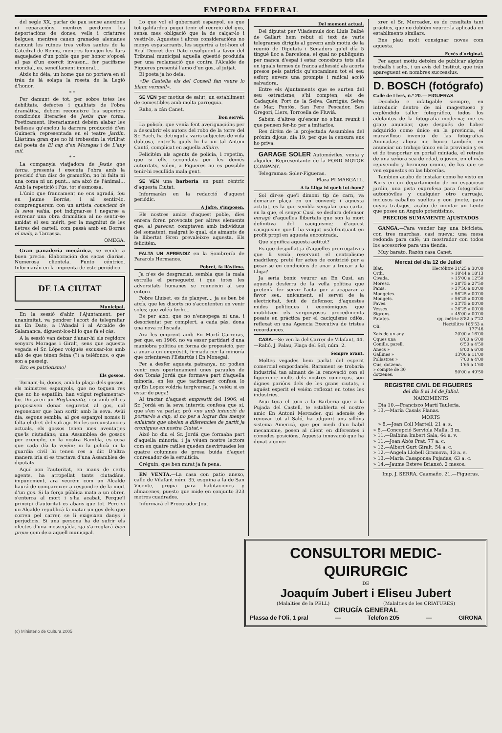EMPORDA FEDERAL
del segle XX, parlar de pau sense anexions ni reparacións, mentres perduren les deportacións de dones, vells i criatures belgues, mentres cauen granades alemanes damunt les ruines tres voltes santes de la Catedral de Reims, mentres fumejen les llars saquejades d'un poble que per honor s'oposá al pas d'un exercit invasor... fer pacifisme mondial, es, sencillament inmoral...
Aixis ho déia, un home que no portava en el tráu de lá solapa la roseta de la Legió d'honor.
* *
Per damunt de tot, per sobre totes les debilitats, defectes i qualitats de l'obra dramática, debem reconeixre les superiors condicións literaries de Jesús que torna. Poeticament, literariament debém alabar les belleses qu'enclou la darrera producció d'en Guimerá, representada en el teatre Jardín. Llástima gran que no hi trobessim la virilitat del poeta de El cap d'en Moragas i de L'any mil.
* *
La companyía viatjadora de Jesús que torna, presenta i executa l'obra amb la precisió d'un disc de gramofón, no hi falta ni una coma ni un punt... ara aixó de l'ánimal... Amb la repetició i l'ús, tot s'esmossa.
L'únic que francament no ens agradá, fou en Jaume Borrás, i al sentir-lo, comprenguerem con un artista conscient de la seva valúa, pot indignar-se i negarse a estrenar una obra dramática al no sentir-se amidat el seu mérit, per la magnitut de les lletres del cartell, com passá amb en Borrás el malo, a Tarrassa.
OMEGA.
Gran panadería mecánica, se vende a buen precio. Elaboración dos sacas diarias. Numerosa clientela. Punto céntrico. Informarán en la imprenta de este periódico.
DE LA CIUTAT
Municipal.
En la sessió d'ahir, l'Ajuntament, per unanimitat, va pendrer l'acort de telegrafiar an En Dato, a l'Abadal i al Arcalde de Salamanca, diguent-los-hi lo que fá el cás.
A la sessió van deixar d'anar-hi els regidors senyors Moragas i Giralt, sens que aquesta vegada el Sr. López volgués excusar-los amb alló de que ténen feina (?) a telèfonos, o que son a passeig.
Ezo es patriotismo!
Els gossos.
Tornant-hi, doncs, amb la plaga dels gossos, els ministres espanyols, que no toquen res que no ho espatllin, han volgut reglamentar-ho. Dictaren un Reglamento, i si amb ell es proposaven donar seguretat al gos, cal regoneixer que han sortit amb la seva. Avúi día, segons sembla, al gos espanyol només li falta el dret del sufragi. En les circunstancies actuals, els gossos tenen mes aventatjes que'ls ciutadáns; una Assamblea de gossos per exemple, en la nostra Rambla, es cosa que cada día la veiém; ni la policía ni la guardia civil hi tenen res a dir. D'altra manera iría si es tractava d'una Assamblea de diputats.
Aquí aon l'autoritat, en mans de certs agents, ha atropellat tants ciutadáns, impunement, ara veurém com un Alcalde haurá de compareixer a respondre de la mort d'un gos. Si la força pública mata a un obrer, s'enterra al mort i s'ha acabat. Perque'l principi d'autoritat es abans que tot. Pero si un Alcalde republicá fa matar un gos dels que corren pel carrer, se li exigeixen danys i perjudicis. Si una persona ha de sufrir els efectes d'una mossegáda, «ja s'arreglará bien prou» com deia aquell municipal.
Lo que vol el gobernant espanyol, es que tot galifardeu pugui tenir el recreio del gos, sensa mes obligació que la de calçar-lo i vestir-lo. Aquestes i altres consideracións no menys espatarrants, les sugerirá a tot-hom el Real Decret den Dato resolguent a favor del Tribunal municipal aquella qüestió produída per una reclamació que contra l'Alcalde de Figueres presentá l'amo d'un gos, al jutjat.
El poeta ja ho deia:
«De Castella els del Consell fan veure lo blanc vermell».
SE VEN per motíus de salut, un establiment de comestibles amb molta parroquia.
Raho, a cân Canet.
Bon servéi.
La policía, que venía fent averiguacións per a descubrir els autors del robo de la torre del Sr. Bach, ha detingut a varis subjectes de vida dubtosa, entre'ls quals hi ha un tal Antoni Cantó, complicat en aquella affaire.
Felicitém als agents de policía, i repetím, que si ells, secundats per les demés autoritats, volen, a Figueres no es possible tenir-hi recullida mala gent.
SE VEN una barbería en punt céntric d'aquesta Ciutat.
Informarán en la redacció d'aquest periódic.
A Jafre, s'imposen.
Els nostres amics d'aquest poble, díes enrera foren provocats per altres elements que, al parecer, comptaven amb individuus del somatent, malgrat lo qual, els aimants de la llibertat féren prevaleixre aquesta. Els felicitém.
FALTA UN APRENDIZ en la Sombrería de Pararols Hermanos.
Pobret, fa llástima.
Ja n'es de desgraciat, sembla que la mala estrella el persegueixi i que totes les adversitats humanes se reuneixin al seu entorn.
Pobre Lluiset, es de planyer..., ja es ben bé aixís, que les disorts no s'acontenten en venir soles; que voléu ferhi...
Es per aixó, que no n'ensopega ni una, i desorientat per complert, a cada pás, dona una nova relliscada.
Ara les emprent amb En Martí Carreras, per que, en 1906, no va esser partidari d'una maniobra política en forma de proposició, per a anar a un emprèstit, firmada per la minoría que orientaven l'Estartús i En Monegal.
Per a desfer aquesta patranya, no podien venir mes oportunament unes paraules de don Tomás Jordá que formava part d'aquella minoría, en les que tacitament confesa lo qu'En Lopez voldría tergiversar. Ja veiéu si es estar de pega!
Al tractar d'aquest emprestit del 1906, el Sr. Jordá en la seva interviu confesa que si, que s'en va parlar, prô «no amb intenció de portar-lo a cap, si no per a lograr fins menys enlairats que obeien a diferencies de partit ja croniques en nostra Ciutat.»
Aixó ho diu el Sr. Jordá que formaba part d'aquella minoría; i ja véuen nostre lectors com en quatre ratlles queden desvirtuades les quatre columnes de prosa buida d'aquet conreuador de la estulticia.
Créguin, que ben mirat ja fa pena.
EN VENTA.—La casa con patio anexo, calle de Vilafant núm. 35, esquina a la de San Vicente, propia para habitaciones y almacenes, puesto que mide en conjunto 323 metros cuadrados.
Informará el Procurador Jou.
Del moment actual.
Del diputat per Vilademuls don Lluís Balbé de Gallart hem rebut el text de varis telegrames dirigits al govern amb motiu de la reunió de Diputats i Senadors qu'el día 5 tingué lloc a Barcelona, el qual no publiquém per manca d'espai i estar concebuts tots ells en iguals termes de franca adhessió als acorts presos pels patricis qu'encaminen tot el seu esforç envers una prompte i radical acció salvadora.
Entre els Ajuntaments que se surten del seu ostracisme, s'hi compten, els de Cadaqués, Port de la Selva, Garrigás, Selva de Mar, Pontós, San Pere Pescador, San Gregori, Llers, Torroella de Fluviá.
Sabém d'altres qu'encar no s'han reunit i que pensen fer-ho per a imitarlos.
Res dirém de la projectada Assamblea del próxim dijous, dia 19, per que la censura ens ho priva.
GARAGE SOLER Automóviles, venta y alquiler. Representante de la FORD MOTOR COMPANY.
Telegramas: Soler-Figueras.
Plaza PI MARGALL.
A la Lliga hi queb tot-hom?
Sol dir-se que'l dimoni tip de carn, va demanar plaça en un convent; i aqnesta actitut, es la que sembla senyalar una carta, en la que, el senyor Cusí, se declara defensor enragé d'aquelles llibertats que son la mort definitiva del caciquisme; d'aquest caciquisme que'll ha vingut usdefruituant en profit propi en aquesta encontrada.
Que significa aquesta actitut?
Es que despullat ja d'aquelles prerrogatives que li venía reservant el centralisme madrileny, preté fer actes de contrició per a posar-se en condicións de anar a trucar a la Lliga?
Ja sería bonic veurer an En Cusí, an aquesta desferra de la vella política que pretenía fer servir l'acta per a acaparar a favor seu, unicament, el servéi de la electricitat, fent de defensor, d'aquestes mides polítiques i económiques que inutilitzen els vergonyosos procediments posats en práctica per el caciquisme odiós, reflexat en una Agencia Executiva de tristes recordances.
CASA.—Se ven la del Carrer de Vilafant, 44.—Rahó, J. Palau, Plaça del Sol, núm. 2.
Sempre avant.
Moltes vegades hem parlat del esperit comercial empordanés. Rarament se trobaría industrial tan aimant de la renovació con el figuerenc; molts dels nostres comerços, son dignes pariόns dels de les grans ciutats, i aquést esperit el veiém reflexat en totes les industries.
Avui toca el torn a la Barberia que a la Pujada del Castell, te establerta el nostre amic En Antoni Mercader, qui ademés de renovar tot al Saló, ha adquirit uns sillóns sistema Americá, que per medi d'un habil mecanisme, posen al client en diferentes i cómodes posicións. Aquesta innovació que ha donat a conei-
xrer el Sr. Mercader, es de resultats tant práctics, que no dubtém veurer-la aplicada en establiments similars.
Ens plau molt consignar noves com aquesta.
Ecxés d'original.
Per aquet motíu deixém de publicar algúns treballs i solts, i un avís del Institut, que irán apareguent en nombres successius.
D. BOSCH (fotógrafo)
Calle de Llers, n.º 20.— FIGUERAS
Decidido e infatigable siempre, en introducir dentro de mi magestuoso y expléndido taller fotográfico, todos los adelantos de la fotografia moderna; me es grato anunciar, que después de haber adquirido como único en la provincia, el maravilloso invento de las fotografias Animadas; ahora me honro también, en anunciar un trabajo único en la provincia y es ei de trasportar en portal miniada, el retrato de una señora sea de edad, o joven, en el más rejuvenido y hermoso cromo, de los que se ven expuestos en las librerías.
Tambien acabo de instalar como he visto en Paris en un departamento de mi espacioso jardín, una pista exprofesa para fotografiar automóviles y cualquier otro carruaje, inclusos caballos sueltos y con jinete, para cuyos trabajos, acabo de montar un Lente que posee un Angulo potentísimo.
PRECIOS SUMAMENTE AJUSTADOS
GANGA.—Para vender hay una bicicleta, con tres marchas, casi nueva; una mesa redonda para café; un mostrador con todos los accesorios para una tienda.
Muy barato. Razón casa Canet.
Mercat del día 12 de Juliol
| Blat. | Hectólitre 31'25 a 30'00 |
| Ordi. | » 18'44 a 18'13 |
| Civada. | » 15'00 a 12'50 |
| Moresc. | » 28'75 a 27'50 |
| Panís. | » 37'50 a 00'00 |
| Mongetes. | » 56'25 a 00'00 |
| Mongets. | » 56'25 a 00'00 |
| Faves. | » 23'75 a 00'00 |
| Vesses. | » 26'25 a 00'00 |
| Sigrons. | » 45'00 a 00'00 |
| Patates. | qq. métric 8'82 a 7'22 |
| Oli. | Hectólitre 185'53 a 177'46 |
| Xais de un any | 20'00 a 16'00 |
| Oques una | 8'00 a 6'00 |
| Conills, parell. | 6'50 a 4'50 |
| Anecs » | 8'00 a 6'00 |
| Gallines » | 13'00 a 11'00 |
| Pollastres » | 7'00 a 4'00 |
| Ous, dotzena. | 1'65 a 1'60 |
| » compte de 30 dotzenes. | 50'00 a 49'50 |
REGISTRE CIVIL DE FIGUERES
del día 8 al 14 de Juliol.
NAIXEMENTS
Día 10.—Francisco Martí Tauleria.
» 13.—María Casals Planas.
MORTS
» 8.—Joan Coll Martell, 21 a. s.
» 8.—Concepció Serviola Malla, 3 m.
» 11.—Balbina Imbert Sala, 64 a. v.
» 11.—Joan Abós Prat, 77 a. c.
» 12.—Albert Gurt Giralt, 54 a. c.
» 12.—Angela Llobell Gramova, 13 a. s.
» 13.—María Casaponsa Pujadas, 63 a. c.
» 14.—Jaume Esteve Briansó, 2 mesos.
Imp. J. SERRA, Caamaño, 21.—Figueras.
CONSULTORI MEDIC-QUIRURGIC
DE
Joaquím Jubert i Eliseu Jubert
(Malalties de la PELL) (Malalties de les CRIATURES)
CIRUGÍA GENERAL
Plassa de l'Oli, 1 pral — Telefon 205 — GIRONA
(c) Ministerio de Cultura 2005